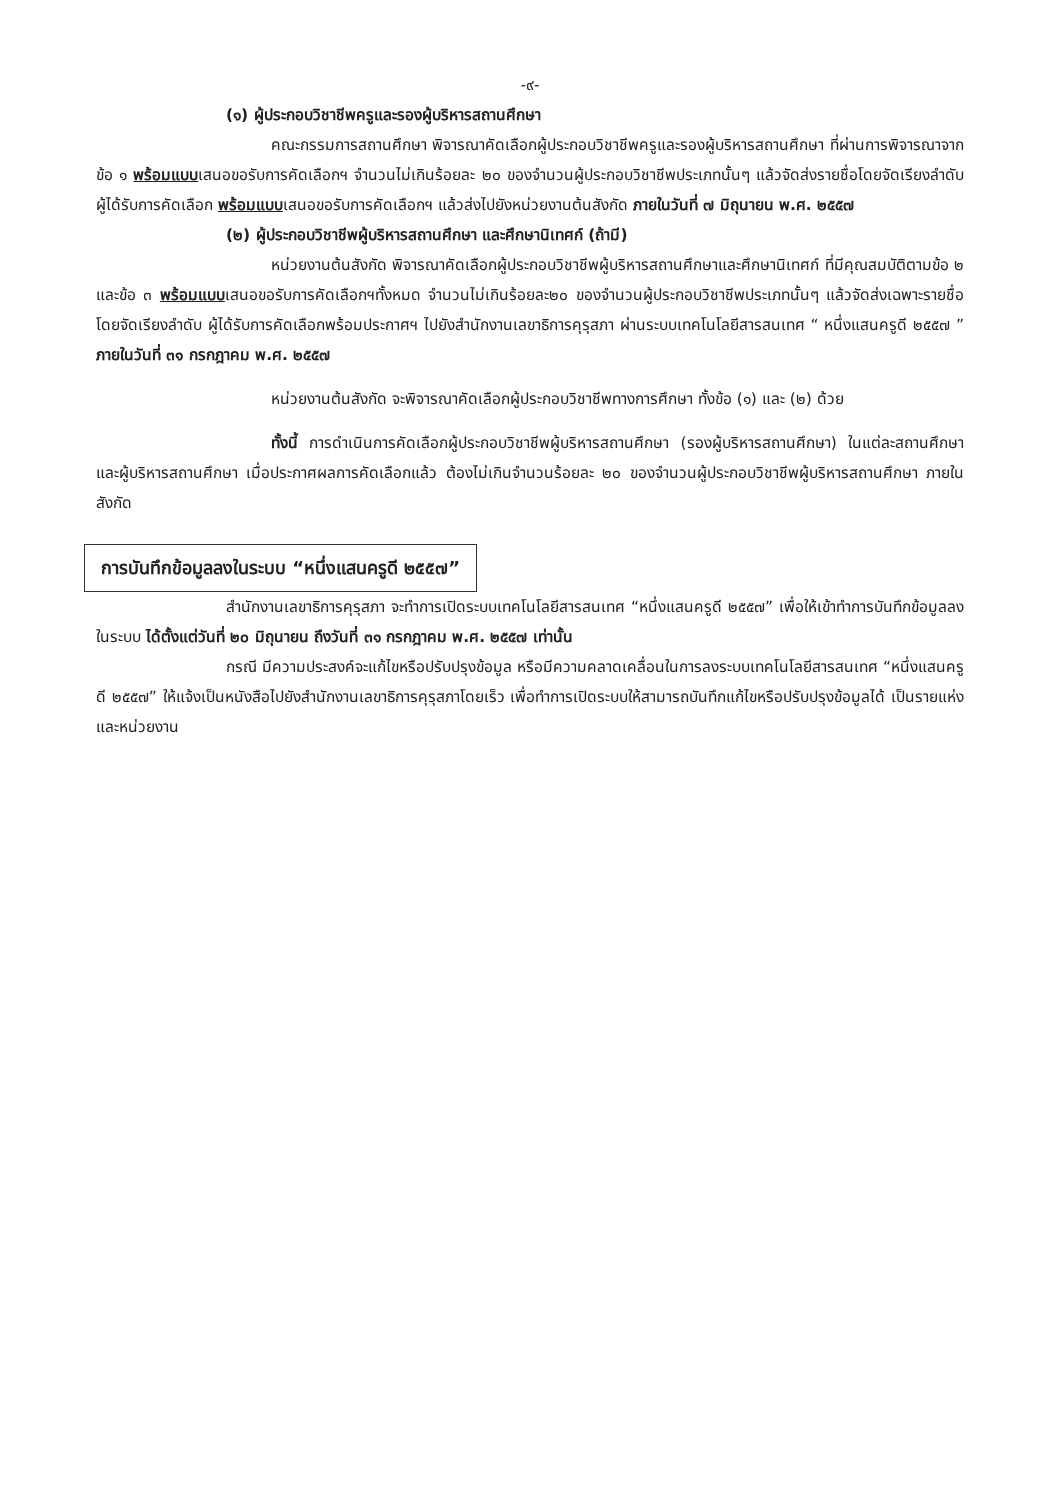-๙-
(๑) ผู้ประกอบวิชาชีพครูและรองผู้บริหารสถานศึกษา
คณะกรรมการสถานศึกษา พิจารณาคัดเลือกผู้ประกอบวิชาชีพครูและรองผู้บริหารสถานศึกษา ที่ผ่านการพิจารณาจากข้อ ๑ พร้อมแบบเสนอขอรับการคัดเลือกฯ จำนวนไม่เกินร้อยละ ๒๐ ของจำนวนผู้ประกอบวิชาชีพประเภทนั้นๆ แล้วจัดส่งรายชื่อโดยจัดเรียงลำดับผู้ได้รับการคัดเลือก พร้อมแบบเสนอขอรับการคัดเลือกฯ แล้วส่งไปยังหน่วยงานต้นสังกัด ภายในวันที่ ๗ มิถุนายน พ.ศ. ๒๕๕๗
(๒) ผู้ประกอบวิชาชีพผู้บริหารสถานศึกษา และศึกษานิเทศก์ (ถ้ามี)
หน่วยงานต้นสังกัด พิจารณาคัดเลือกผู้ประกอบวิชาชีพผู้บริหารสถานศึกษาและศึกษานิเทศก์ ที่มีคุณสมบัติตามข้อ ๒ และข้อ ๓ พร้อมแบบเสนอขอรับการคัดเลือกฯทั้งหมด จำนวนไม่เกินร้อยละ๒๐ ของจำนวนผู้ประกอบวิชาชีพประเภทนั้นๆ แล้วจัดส่งเฉพาะรายชื่อโดยจัดเรียงลำดับ ผู้ได้รับการคัดเลือกพร้อมประกาศฯ ไปยังสำนักงานเลขาธิการคุรุสภา ผ่านระบบเทคโนโลยีสารสนเทศ “ หนึ่งแสนครูดี ๒๕๕๗ ” ภายในวันที่ ๓๑ กรกฎาคม พ.ศ. ๒๕๕๗
หน่วยงานต้นสังกัด จะพิจารณาคัดเลือกผู้ประกอบวิชาชีพทางการศึกษา ทั้งข้อ (๑) และ (๒) ด้วย
ทั้งนี้ การดำเนินการคัดเลือกผู้ประกอบวิชาชีพผู้บริหารสถานศึกษา (รองผู้บริหารสถานศึกษา) ในแต่ละสถานศึกษา และผู้บริหารสถานศึกษา เมื่อประกาศผลการคัดเลือกแล้ว ต้องไม่เกินจำนวนร้อยละ ๒๐ ของจำนวนผู้ประกอบวิชาชีพผู้บริหารสถานศึกษา ภายในสังกัด
การบันทึกข้อมูลลงในระบบ “หนึ่งแสนครูดี ๒๕๕๗”
สำนักงานเลขาธิการคุรุสภา จะทำการเปิดระบบเทคโนโลยีสารสนเทศ “หนึ่งแสนครูดี ๒๕๕๗” เพื่อให้เข้าทำการบันทึกข้อมูลลงในระบบ ได้ตั้งแต่วันที่ ๒๐ มิถุนายน ถึงวันที่ ๓๑ กรกฎาคม พ.ศ. ๒๕๕๗ เท่านั้น
กรณี มีความประสงค์จะแก้ไขหรือปรับปรุงข้อมูล หรือมีความคลาดเคลื่อนในการลงระบบเทคโนโลยีสารสนเทศ “หนึ่งแสนครูดี ๒๕๕๗” ให้แจ้งเป็นหนังสือไปยังสำนักงานเลขาธิการคุรุสภาโดยเร็ว เพื่อทำการเปิดระบบให้สามารถบันทึกแก้ไขหรือปรับปรุงข้อมูลได้ เป็นรายแห่งและหน่วยงาน